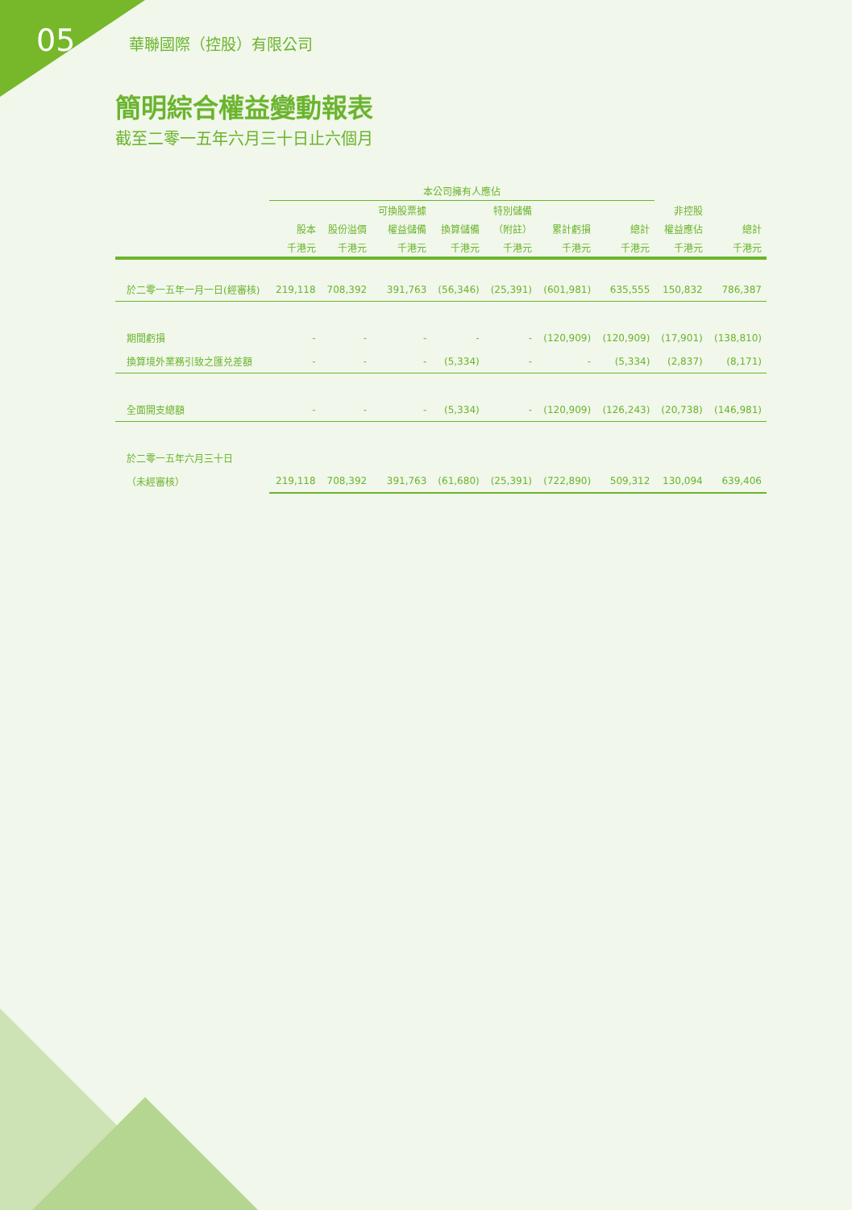05 華聯國際（控股）有限公司
簡明綜合權益變動報表
截至二零一五年六月三十日止六個月
| | 本公司擁有人應佔 | | | | | | | | |
| --- | --- | --- | --- | --- | --- | --- | --- | --- | --- |
| | | | 可換股票據 | | 特別儲備 | | | 非控股 | |
| | 股本 | 股份溢價 | 權益儲備 | 換算儲備 | （附註） | 累計虧損 | 總計 | 權益應佔 | 總計 |
| | 千港元 | 千港元 | 千港元 | 千港元 | 千港元 | 千港元 | 千港元 | 千港元 | 千港元 |
| 於二零一五年一月一日(經審核) | 219,118 | 708,392 | 391,763 | (56,346) | (25,391) | (601,981) | 635,555 | 150,832 | 786,387 |
| 期間虧損 | - | - | - | - | - | (120,909) | (120,909) | (17,901) | (138,810) |
| 換算境外業務引致之匯兑差額 | - | - | - | (5,334) | - | - | (5,334) | (2,837) | (8,171) |
| 全面開支總額 | - | - | - | (5,334) | - | (120,909) | (126,243) | (20,738) | (146,981) |
| 於二零一五年六月三十日 | | | | | | | | | |
| （未經審核） | 219,118 | 708,392 | 391,763 | (61,680) | (25,391) | (722,890) | 509,312 | 130,094 | 639,406 |